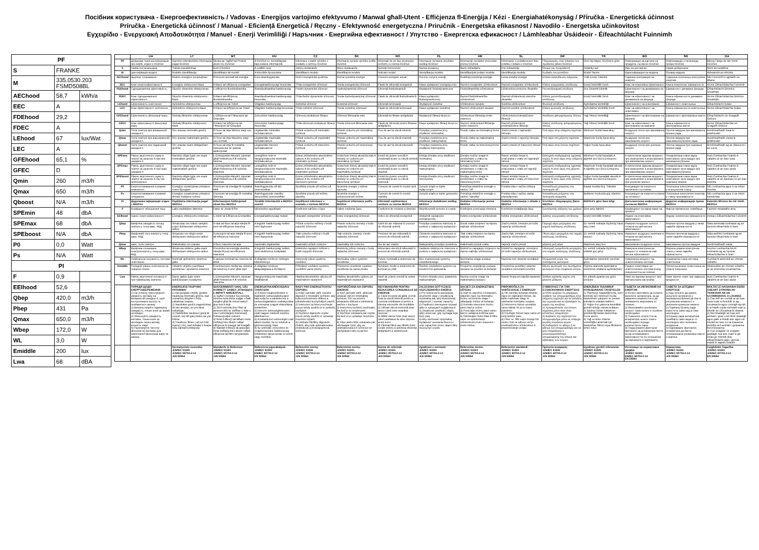Посібник користувача - Енергоефективність / Vadovas - Energijos vartojimo efektyvumo / Manwal għall-Utent - Effiċjenza fl-Enerġija / Kézi - Energiahatékonyság / Příručka - Energetická účinnost
Príručka - Energetická účinnosť / Manual - Eficiență Energetică / Ręczny - Efektywność energetyczna / Priručnik - Energetska efikasnost / Navodilo - Energetska učinkovitost
Εγχειρίδιο - Ενεργειακή Αποδοτικότητα / Manuel - Enerji Verimliliği / Наръчник - Енергийна ефективност / Упутство - Енергетска ефикасност / Lámhleabhar Úsáideoir - Éifeachtúlacht Fuinnimh
| PF | | |
| --- | --- | --- |
| S | FRANKE | |
| M | 335.0530.203 FSMD508BL | |
| AEChood | 58,7 | kWh/a |
| EEC | A | |
| FDEhood | 29,2 | |
| FDEC | A | |
| LEhood | 67 | lux/Wat |
| LEC | A | |
| GFEhood | 65,1 | % |
| GFEC | D | |
| Qmin | 260 | m3/h |
| Qmax | 650 | m3/h |
| Qboost | N/A | m3/h |
| SPEmin | 48 | dbA |
| SPEmax | 68 | dbA |
| SPEboost | N/A | dbA |
| P0 | 0,0 | Watt |
| Ps | N/A | Watt |
| PI | | |
| F | 0,9 | |
| EElhood | 52,6 | |
| Qbep | 420,0 | m3/h |
| Pbep | 431 | Pa |
| Qmax | 650,0 | m3/h |
| Wbep | 172,0 | W |
| WL | 3,0 | W |
| Emiddle | 200 | lux |
| Lwa | 68 | dBA |
| | UA | LT | MT | HU | CZ | SK | RO | PL | HR | SL | GR | TR | BG | SR | GA |
| --- | --- | --- | --- | --- | --- | --- | --- | --- | --- | --- | --- | --- | --- | --- | --- |
| PF | Довідкова технічна інформація про виріб, згідно з 65/2014 | Gaminio mikrokortelės informacija pagal 65/2014 | Skeda tat-Tagħrif tal-Prodott skont nru 65/2014 | A 65/2014 sz. terméklappal kapcsolatos információk | Informace o kartě výrobku v souladu s normou 65/2014 | Informácie na liste výrobku podľa 65/2014 | Informații de pe fișa produsului conform cu norma 65/2014 | Informacje na karcie produktu według 65/2014 | Informacije na kartici proizvoda prema 65/2014 | Informacije o podatkovnem listu izdelka v skladu s 65/2014 | Πληροφορίες στην πλακέτα του προϊόντος βάσει 65/2014 | Ürün fişi bilgisi, 65/2014'e göre | Информация за картата на продукта, съгласно 65/2014 | Информације о производу, према 65/2014 | Bileog Táirge de réir Uimh. 65/2014 |
| S | Назва постачальника | Tiekėjo pavadinimas | Isem il-fornitur | A szállító neve | Jméno dodavatele | Meno dodávateľa | Numele furnizorului | Nazwa dostawcy | Naziv dobavljača | Ime dobavitelja | Όνομα του προμηθευτή | Tedarikçi adı | Име на доставчик | Назив добављача | Ainm an tsoláthraí |
| M | Ідентифікація моделі | Modelio identifikacija | Identifikatur tal-mudell | A készülék típusszáma | Identifikace modelu | Identifikácia modelu | Indicativ model | Identyfikacja modelu | Identifikacijski podaci modela | Identifikacija modela | Κωδικός του μοντέλου | Model Tanımı | Идентификация на модела | Ознака модела | Aitheantóir an mhúnla |
| AEChood | Щорічне споживання | Metinis energijos suvartojimas | Il-konsum annwali tal-enerġija | Éves áramfogyasztás | Roční energetická spotřeba | Ročná spotreba energie | Consum energetic anual | Roczne zużycie energii | Godišnja potrošnja energije | Letna poraba energije | Ετήσια κατανάλωση ενέργειας | Yıllık Enerji Tüketimi | Годишна консумация на енергия | Годишња потрошња електричне енергије | Ídiú Fuinnimh in aghaidh na Bliana |
| EEC | Клас енергоефективності | Energijos efektyvumo klasė | Il-klassi tal-effiċjenza enerġetika | Energiahatékonysági besorolás | Třída energetické účinnosti | Trieda energetickej účinnosti | Clasă de eficiență energetică | Klasa wydajności energetycznej | Razred energetske učinkovitosti | Razred energetske učinkovitosti | Κλάση ενεργειακής απόδοσης | Enerji Verimlilik Sınıfı | Клас на енергийна ефективност | Класа енергетске ефикасности | Aicme Éifeachtúlachta Fuinnimh |
| FDEhood | Гідродинамічна ефективність | Skysčio dinaminis efektyvumas | L-effiċjenza fluwidodinamika | Áramlásdinamikai hatékonyság | Fluidní dynamická účinnost | Hydrodynamická účinnosť | Eficiență fluidodinamică | Wydajność fluidodynamiczna | Fluidodinamička učinkovitost | Učinkovitost pretočne dinamike | Ρευστοδυναμική απόδοση | Sıvı Dinamik Etkinlik | Ефективност на динамиката на флуида | Ефикасност динамике флуида | Éifeachtúlacht Dinimice Sreabháin |
| FDEC | Клас гідродинамічної ефективності | Skysčio dinaminio efektyvumo klasė | Il-klassi tal-effiċjenza fluwidodinamika | Áramlásdinamikai hatékonysági besorolás | Třída fluidní dynamické účinnosti | Trieda hydrodynamickej účinnosti | Clasă de eficiență fluidodinamică | Klasa wydajności fluidodynamicznej | Razred fluidodinamičke učinkovitosti | Razred učinkovitosti pretočne dinamike | Κλάση ρευστοδυναμικής απόδοσης | Enerji Verimlilik Sınıfı | Клас на ефективност на динамиката на флуида | Класа ефикасности динамике флуида | Aicme Éifeachtúlachta Dinimice Sreabháin |
| LEhood | Ефективність освітлення | Apšvietimo efektyvumas | L-effiċjenza tat-Tidwil | Világítási hatékonyság | Světelná účinnost | Svetelná účinnosť | Eficiență luminoasă | Wydajność świetlna | Učinkovitost rasvjete | Svetilna učinkovitost | Φωτεινή απόδοση | Aydınlatma Verimliliği | Ефективност на осветяване | Ефикасност осветљења | Éifeachtúlacht Solais |
| LEC | Клас ефективності освітлення | Apšvietimo efektyvumo klasė | Il-Klassi tal-Effiċjenza tat-Tidwil | Világítási hatékonysági besorolás | Třída světelné účinnosti | Trieda svetelnej účinnosti | Clasă de eficiență luminoasă | Klasa wydajności świetlnej | Razred učinkovitosti rasvjete | Razred svetilne učinkovitosti | Κλάση φωτεινής απόδοσης | Aydınlatma Verimlilik Sınıfı | Клас на ефективност на осветяване | Класа ефикасности осветљења | Aicme Éifeachtúlachta Solais |
| GFEhood | Ефективність фільтрації жиру | Riebalų filtravimo efektyvumas | L-Effiċjenza tal-Filtrazzjoni tal-Grassijiet | Zsírszűrési hatékonyság | Účinnost protitukové filtrace | Účinnosť filtrovania tuku | Eficiență de filtrare antigrăsimi | Wydajność filtracji tłuszczu | Učinkovitost filtriranja protiv masnoće | Učinkovitost protimaščobne filtracije | Απόδοση φιλτραρίσματος λίπους | Yağ Filtresi Verimliliği | Ефективност на филтриране на мазнини | Ефикасност филтрирања масти | Éifeachtúlacht um Scagadh Gréisce |
| GFEC | Клас ефективності фільтрації жиру | Riebalų filtravimo efektyvumo klasė | Il-Klassi tal-Effiċjenza tal-Filtrazzjoni tal-Grassijiet | Zsírszűrési hatékonysági besorolás | Třída účinnosti protitukové filtrace | Trieda účinnosti filtrovania tuku | Clasă de eficiență pentru filtrarea antigrăsimi | Klasa wydajności filtracji tłuszczu | Razred učinkovitosti filtriranja protiv masnoće | Razred učinkovitosti protimaščobne filtracije | Κλάση απόδοσης φιλτραρίσματος λίπους | Yağ Filtresi Verimlilik Sınıfı | Клас на ефективност на филтриране на мазнини | Класа ефикасности филтрирања масти | Aicme Éifeachtúlachta um Scagadh Gréisce |
| Qmin | Потік повітря при мінімальній швидкості | Oro srautas minimaliu greičiu | Il-Fluss tal-Arja Minimu waqt użu normali | Légáramlás minimális fordulatszámon | Průtok vzduchu při minimální rychlosti | Prietok vzduchu pri minimálnej rýchlosti | Flux de aer la viteză minimă | Przepływ powietrza przy prędkości minimalnej | Protok zraka na minimalnoj brzini | Zračni pretok z najmanjšo hitrostjo | Ροή αέρα στην ελάχιστη ταχύτητα | Minimum hızda hava akışı | Въздушен поток при минимална скорост | Проток ваздуха при минималној брзини рада | Aershreabhadh Íosta le gnáthúsáid |
| Qmax | Потік повітря при максимальній швидкості | Oro srautas maksimaliu greičiu | Il-Fluss tal-Arja Massimu waqt użu normali | Légáramlás maximális fordulatszámon | Průtok vzduchu při maximální rychlosti | Prietok vzduchu pri maximálnej rýchlosti | Flux de aer la viteză maximă | Przepływ powietrza przy prędkości maksymalnej | Protok zraka na maksimalnoj brzini | Zračni pretok z največjo hitrostjo | Ροή αέρα στη μέγιστη ταχύτητα | Maximum hızda hava akışı | Въздушен поток при максимална скорост | Проток ваздуха при максималној брзини рада | Aershreabhadh Uasta le gnáthúsáid |
| Qboost | Потік повітря при підвищеній швидкості | Oro srautas esant didėjančiam greičiui | Il-Fluss tal-Arja fil-modalità intensiva jew ta' qawwa addizzjonali | Légáramlás intenzív fordulatszámon | Průtok vzduchu při intenzivní rychlosti | Prietok vzduchu pri intenzívnej rýchlosti | Flux de aer la viteză intensivă | Przepływ powietrza przy prędkości intensywnej | Protok zraka na intenzivnoj brzini | Zračni pretok pri intenzivni hitrosti | Ροή αέρα στην έντονη ταχύτητα | Yoğun hızda hava akışı | Въздушен поток при усилена скорост | Проток ваздуха при појачаној брзини рада | Aershreabhadh ag an diansocrú / an socrú |
| SPEmin | Рівень акустичного шуму в повітрі за шкалою А при мін. швидкості. | Garsinio slėgio lygis ore esant minimaliam greičiui | L-Emissjonijiet Akustiċi, ippeżati għall-frekwenza A fil-veloċità minima | Levegőben mért A hangnyomásszint minimális fordulatszámon | Emise průměrného akustického výkonu A do vzduchu při minimální rychlosti | Vzduchom šírený akustický tlak A meraný vo vzduchu pri minimálnej rýchlosti | Emisii de putere sonoră A ponderată la aer cu viteză minimă | Emisja dźwięku przy prędkości minimalnej | Emisija zvučne snage A-ponderirane u zraku na minimalnoj brzini | Raven emisije hrupa A, izračunana v zraku pri najmanjši hitrosti | Εκπομπή σταθμισμένης ηχητικής ισχύος A στον αέρα στην ελάχιστη ταχύτητα | Minimum hızda havadaki A-ağırlıklı ses Gücü Emisyonu | А-претеглена звукова мощност при изхвърляне в атмосферата при минимална скорост | Пондерисана снага звука емитованог кроз ваздух при минималној брзини | Astú Cumhachta Fuaime A-ualaithe ar an luas íosta |
| SPEmax | Рівень акустичного шуму в повітрі за шкалою А при макс. швидкості. | Garsinio slėgio lygis ore esant maksimaliam greičiui | L-Emissjonijiet Akustiċi, ippeżati għall-frekwenza A fil-veloċità massima | Levegőben mért A hangnyomásszint maximális fordulatszámon | Emise průměrného akustického výkonu A do vzduchu při maximální rychlosti | Vzduchom šírený akustický tlak A meraný vo vzduchu pri maximálnej rýchlosti | Emisii de putere sonoră A ponderată la aer cu viteză maximă | Emisja dźwięku przy prędkości maksymalnej | Emisija zvučne snage A-ponderirane u zraku na maksimalnoj brzini | Raven emisije hrupa A, izračunana v zraku pri največji hitrosti | Εκπομπή σταθμισμένης ηχητικής ισχύος A στον αέρα στη μέγιστη ταχύτητα | Maximum hızda havadaki akustik A-ağırlıklı ses Gücü Emisyonu | А-претеглена звукова мощност при изхвърляне в атмосферата при максимална скорост | Пондерисана снага звука емитованог кроз ваздух при максималној брзини | Astú Cumhachta Fuaime A-ualaithe ar an luas uasta |
| SPEboost | Рівень акустичного шуму в повітрі за шкалою А під час прискорення. | Garsinio slėgio lygis ore esant didėjančiam greičiui | L-Emissjonijiet Akustiċi, ippeżati għall-frekwenza A fil-veloċità intensiva | Levegőben mért A hangnyomásszint intenzív fordulatszámon | Emise průměrného akustického výkonu A do vzduchu při intenzivní rychlosti | Vzduchom šírený akustický tlak A meraný vo vzduchu pri intenzívnej rýchlosti | Emisii de putere sonoră A ponderată la aer cu viteză intensivă | Emisja dźwięku przy prędkości intensywnej | Emisija zvučne snage A-ponderirane u zraku na intenzivnoj brzini | Raven emisije hrupa A, izračunana v zraku pri intenzivni hitrosti | Εκπομπή σταθμισμένης ηχητικής ισχύος A στον αέρα στην έντονη ταχύτητα | Yoğun hızda havadaki akustik A-ağırlıklı ses Gücü Emisyonu | А-претеглена звукова мощност при изхвърляне в атмосферата при усилена скорост | Пондерисана снага звука емитованог кроз ваздух при појачаној брзини | Astú Cumhachta Fuaime A-ualaithe ar an dianluas nó an luas treisithe |
| P0 | Енергоспоживання в режимі вимкнення | Energijos suvartojimas prietaisui esant išjungtam | Il-konsum tal-enerġija fil-modalità Mitfi | Áramfogyasztás off (ki) üzemmódban | Spotřeba proudu při režimu off | Spotreba energie v režime vypnutia | Consum de curent în modul oprit | Zużycie prądu w trybie wyłączonym | Potrošnja električne energije u načinu "off" | Poraba toka v načinu izklopa | Κατανάλωση ρεύματος στη λειτουργία off | Kapalı modda Güç Tüketimi | Консумация на енергия в изключено състояние | Потрошња електричне енергије у искљученом стању | Ídiú cumhachta agus é sa mhód múchta |
| Ps | Енергоспоживання в режимі очікування | Energijos suvartojimas prietaisui dirbant budėjimo režimu | Il-konsum tal-enerġija fil-modalità Stennija | Áramfogyasztás standby (készenléti) üzemmódban | Spotřeba proudu při režimu standby | Spotreba energie v pohotovostnom režime | Consum de curent în modul standby | Zużycie prądu w trybie gotowości | Potrošnja električne energije u načinu "standby" | Poraba toka v načinu stanja pripravljenosti | Κατανάλωση ρεύματος στη λειτουργία αναμονής | Bekleme modunda güç tüketimi | Консумация на енергия в режим на готовност | Потрошња електричне енергије у стању приправности | Ídiú cumhachta agus é sa mhód fuireachais |
| PI | Додаткова інформація згідно з 66/2014 | Papildoma informacija pagal 66/2014 | Informazzjoni Addizzjonali skont Nru 66/2014 | További információk a 66/2014 szerint | Doplňkové informace v souladu s normou 66/2014 | Doplnkové informácie podľa 66/2014 | Informații suplimentare conform cu norma 66/2014 | Informacje dodatkowe według 66/2014 | Dodatne informacije prema 66/2014 | Dodatne informacije v skladu s 66/2014 | Επιπλέον πληροφορίες βάσει 66/2014 | 66/2014'e göre ilave bilgi | Допълнителна информация съгласно 66/2014 | Додатне информације према 66/2014 | Faisnéis Bhreise de réir Uimh. 66/2014 |
| F | Коефіцієнт збільшення часу | Laiko padidėjimo faktorius | Fattur ta' żieda fil-ħin | Időnövelési együttható | Koeficient nárůstu v čase | Faktor zvýšenia času | Coeficient de creștere a timpului | Współczynnik wzrostu w czasie | Koeficijent povećanja vremena | Koeficient podaljšanja časa | Συντελεστής αύξησης του χρόνου | Süre artış faktörü | Коефициент на нарастване на времето | Фактор временског повећања | Fachtóir méadaithe ama |
| EElhood | Індекс енергоефективності | Energijos efektyvumo indeksas | L-Indiċi tal-Effiċjenza Enerġetika | Energiahatékonysági mutató | Ukazatel energetické účinnosti | Index energetickej účinnosti | Indice de eficiență energetică | Wskaźnik wydajności energetycznej | Indeks energetske učinkovitosti | Indeks energetske učinkovitosti | Δείκτης ενεργειακής απόδοσης | Enerji Verimlilik İndeksi | Индекс на енергийна ефективност | Индекс енергетске ефикасности | Innéacs Éifeachtúlachta Fuinnimh |
| Qbep | Виміряна швидкість потоку повітря у точці макс. ККД | Išmatuotas oro srauto santykis esant didžiausiam efektyvumo taškui | Ir-rata tal-fluss tal-arja mkejla fil-punt tal-effiċjenza massima | A legjobb hatékonyság mellett mért léghozam | Průtok vzduchu měřený v bodě nejvyšší účinnosti | Prietok vzduchu meraný v bode najlepšej účinnosti | Debit de aer măsurat în punctul de eficiență optimă | Przepływ powietrza mierzony w punkcie o najlepszej wydajności | Dotok zraka izmjeren na mjestu najbolje učinkovitosti | Zračni pretok, izmerjen pri točki največje učinkovitosti | Παροχή αέρα μετρημένη στο σημείο καλύτερης απόδοσης | En verimli noktada ölçülmüş hava akış oranı | Измерен въздушен поток в точката на най-висока ефективност | Мерени проток ваздуха у тачки највеће ефикасности | Ráta aersreafa tomhaiste ag an bpointe éifeachtúla is fearr |
| Pbep | Виміряний тиск повітря у точці макс. ККД | Išmatuoto oro slėgis esant didžiausiam efektyvumo taškui | Il-pressjoni tal-arja mkejla fil-punt tal-effiċjenza massima | A legjobb hatékonyság mellett mért légnyomás | Tlak vzduchu měřený v bodě nejvyšší účinnosti | Tlak vzduchu meraný v bode najlepšej účinnosti | Presiune de aer măsurată în punctul de eficiență optimă | Ciśnienie powietrza mierzone w punkcie o najlepszej wydajności | Tlak zraka izmjeren na mjestu najbolje učinkovitosti | Zračni tlak, izmerjen pri točki največje učinkovitosti | Πίεση αέρα μετρημένη στο σημείο καλύτερης απόδοσης | En verimli noktada ölçülmüş hava basıncı | Измерено въздушно налягане в точката на най-висока ефективност | Мерени притисак ваздуха у тачки највеће ефикасности | Ráta aerbhrú tomhaiste ag an bpointe éifeachtúla is fearr |
| Qmax | макс. потік повітря | Maksimalus oro srautas | Il-fluss massimu tal-arja | maximális légáramlás | maximální průtok vzduchu | maximálny tok vzduchu | flux de aer maxim | Maksymalny przepływ powietrza | maksimalni protok zraka | največji zračni pretok | μέγιστη ροή αέρα | Maximum akış hızı | максимален въздушен поток | максимални проток ваздуха | Aershreabhadh uasta |
| Wbep | Виміряна споживана електроенергія у точці макс. ККД | Išmatuota elektros galia esant didžiausiam efektyvumo taškui | Il-kontribut tal-enerġija elettrika mkejla fil-punt tal-effiċjenza massima | A legjobb hatékonyság mellett mért elektromos betáplálás | Elektrické napájení měřené v bodě nejvyšší účinnosti | Elektrický príkon meraný v bode najlepšej účinnosti | Alimentare electrică măsurată în punctul de eficiență optimă | Zasilanie elektryczne mierzone w punkcie o najlepszej wydajności | Električno napajanje izmjereno na mjestu najbolje učinkovitosti | Električno napajanje, izmerjeno pri točki največje učinkovitosti | Ηλεκτρική τροφοδοσία μετρημένη στο σημείο καλύτερης απόδοσης | En verimli noktada ölçülmüş elektrik güç girişi | Измерена електрическа мощност в точката на най-висока ефективност | Мерена улазна електрична снага у тачки највеће ефикасности | Ionchur cumhachta leictrí tomhaiste ag an bpointe éifeachtúlachta is fearr |
| WL | Номінальна потужність системи освітлення | Nominali apšvietimo sistemos galia | Il-qawwa nominali tas-sistema tat-tidwil | A világítási rendszer névleges teljesítménye | Jmenovitý výkon systému osvětlení | Nominálny výkon systému osvetlenia | Putere nominală a sistemului de iluminat | Moc znamionowa systemu oświetleniowego | Nominalna snaga sustava rasvjete | Nazivna moč sistema osvetljave | Ονομαστική ισχύς του συστήματος φωτισμού | Aydınlatma sisteminin nominal gücü | Номинална мощност на осветителната система | Номинална снага система осветљења | Cumhacht ainmniúil an chórais soilsithe |
| Emiddle | Середній рівень освітлення на поверхні плити | Vidutinis viryklės paviršiaus apvietimas i apvietimo sistemos | Il-luminazzjoni medja tas-sistema tat-tidwil fuq il-wiċċ għat-tisjir | A világítási rendszer átlagvilágítása a főzőlapon | Průměrné osvětlení systému osvětlení varné plochy | Priemerné osvetlenie systému osvetlenia na varnej doske | Iluminare medie a sistemului de iluminat pe plită | Średnie oświetlenie systemu na powierzchni gotowania | Prosječno osvjetljenje sustava rasvjete na površini za kuhanje | Povprečna osvetlitev sistema osvetlitve na kuhalni površini | Μέσος φωτισμός του συστήματος φωτισμού στην επιφάνεια εστιών | Pişirme alanında aydınlatma sisteminin ortalama aydınlatması | Средно осветяване на осветителната система върху повърхността за готвене | Просечна јачина осветљења на грејној површини | Meánsoilsiú an chórais soilsithe ar an dromchla cócaireachta |
| Lwa | Рівень акустичної потужності при найвищому значенні | Garso galios lygis esant aukščiausiam nustatymui | L-Emissjonijiet Akustiċi, ippeżati għall-frekwenza A fil-veloċità massima | Hangnyomásszint maximális beállításnál | Hladina akustického výkonu při maximálním nastavení | Hladina akustického výkonu pri maximálnom nastavení | Nivel de putere sonoră la setare maximă | Poziom dźwięku przy ustawieniu maksymalnym | Razina zvučne snage na maksimalnoj postavci | Raven hrupa pri najvišji nastavitvi | Στάθμη ηχητικής ισχύος στη μέγιστη ρύθμιση | En yüksek ayarda ses gücü seviyesi | Ниво на звукова мощност при най-високата настройка | Ниво звучне снаге при највишој вредности | Astú Cumhachta Fuaime A-ualaithe ar an luas uasta |
| | ПОРАДИ ЩОДО ЕНЕРГОЗБЕРЕЖЕННЯ 1) На початку приготування увімкніть витяжку на мінімальній швидкості, щоб контролювати вологу та позбавитися запаху. 2) Використовуйте підвищену швидкість, тільки коли це вкрай необхідно 3) Збільшуйте швидкість витяжки, тільки коли це необхідно через велику кількість пари 4) Підтримуйте чистоту фільтра(-ів) витяжки для ефективної фільтрації жиру та запаху. | ENERGIJOS TAUPYMO PATARIMAI 1) Kai įjungiate viryklę, įjunkite trauktuvą minimaliu greičiu, kad sumažėtų drėgmė ir būtų pašalintas kvapas. 2) Naudokite greičio pagreitinimą tik tais atvejais, jei yra tikrai reikalinga. 3) Padidinkite trauktuvo greitį tik tuomet, kai dėl garų kiekio tai yra būtina. 4) Trauktuvo filtras (-ai) turi būti švarus (-ūs), kad riebalai ir kvapai būtų šalinami efektyviai. | SUĠĠERIMENTI GĦAL UŻU KORRETT SABIEX JITNAQQAS L-IMPATT AMBJENTALI: 1) Ixgħel l-estrattur fuq veloċità minima meta tibda ssajjar u ħalli mixgħul għal ftit minuti wara li jkun lest it-tisjir. 2) Żid il-veloċità biss f'każ ta' ammont kbir ta' duħħan u fwar u uża l-veloċità(jiet) intensiva(i) f'sitwazzjonijiet estremi. 3) Ibdel il-filtru(i) tal-faħam meta meħtieġ biex tiksеb l-aħjar effiċjenza fit-tnaqqis tal-irwejjaħ. 4) Naddaf il-filtru(i) tal-grassijiet meta meħtieġ biex tiksеb l-aħjar effiċjenza tal-filtru tal-grassijiet. | ENERGIATAKARÉKOSSÁGI TANÁCSOK 1) A főzés megkezdésekor a legkisebb sebességfokozaton kapcsolja be a páraelszívót a nedvességtartalom szabályozása és a konyhai szagok eltávolítása érdekében. 2) Intenzív sebességfokozatot csak nagyon indokolt esetben alkalmazzon 3) A páraelszívó sebességét csak akkor növelje, ha ez indokolt a gőzmennyiség miatt 4) Az optimális zsírszűrési és szagmentesítési hatékonyság érdekében tartsa tisztán a szűrőt vagy szűrőket. | RADY PRO ENERGETICKOU ÚSPORU: 1) Když začínáte vařit, spusťte digestoř s minimální rychlostí, aby byla pod kontrolou vlhkost a odstraňování kuchyňských pachů 2) Intenzivní rychlost používejte pouze tehdy, jestliže je to opravdu nezbytné 3) Rychlost digestoře zvyšte pouze tehdy, jestliže to vyžaduje množství výparů 4) Udržujte filtr/filtry digestoře čisté/é, aby byla optimalizována protituková a protizápachová účinnost. | ODPORÚČANIA NA ÚSPORU ENERGIE 1) Keď začínate variť, aktivujte odsávač pár pri minimálnej rýchlosti, čím sa umožní odsávanie vlhkosti a eliminácia pachov z kuchyne 2) Intenzívnu rýchlosť používajte, iba keď je to nevyhnutné 3) Rýchlosť odsávača pár zvýšte, iba keď si to vyžaduje množstvo pár 4) Filter alebo filtre odsávača pár udržiavajte čisté, aby sa optimalizovala ich účinnosť pri zachytávaní tuku a pachov | RECOMANDĂRI PENTRU REDUCEREA CONSUMULUI DE ENERGIE 1) Când începeți să gătiți, porniți hota la viteză minimă pentru a controla umiditatea și pentru a elimina mirosurile din bucătărie 2) Utilizați viteza intensivă doar atunci când este neapărat necesar 3) Măriți viteza hotei doar atunci când cantitatea de abur impune acest lucru 4) Păstrați filtrul sau filtrele hotei curate pentru a optimiza eficiența antigrăsimi și antimirosuri. | ZALECENIA DOTYCZĄCE OSZCZĘDNOŚCI ENERGII 1) Po rozpoczęciu gotowania, uruchomić okap z prędkością minimalną tak, aby kontrolować wilgotność i usuwać zapachy 2) Prędkości intensywne używać tylko w sytuacjach wyjątkowych 3) Zwiększać prędkość okapu, tylko wówczas, gdy wymaga tego ilość pary 4) Aby zachować optymalną wydajność usuwania tłuszczu oraz zapachów przez okapu filtry muszą być czyste. | SAVJETI ZA ENERGETSKU UŠTEDU 1) Kad se započne s kuhanjem, uključite napu na minimalnu brzinu za kontrolu vlage i uklanjanje mirisa od kuhanja 2) Koristite intenzivnu brzinu samo kad je nužno 3) Povećajte brzinu nape samo kad to zahtijeva količina pare 4) Održavajte čistim filtar ili filtre nape za optimiziranje učinkovitosti protiv masnoće i protiv mirisa. | PRIPOROČILA ZA VARČEVANJE Z ENERGIJO 1) Ob začetku kuhanja vklopite napo pri najmanjši hitrosti, da lahko nadzirate vlago in odstranite kuhinjske vonjave. 2) Intenzivno hitrost uporabite samo takrat, ko je to nujno potrebno. 3) Povišajte hitrost nape samo pri večji količini pare. 4) Filter oz. filtri nape morajo biti vedno čisti za njihovo večjo protimaščobno učinkovitost in preprečevanje vonjav. | ΣΥΜΒΟΥΛΕΣ ΓΙΑ ΤΗΝ ΕΞΟΙΚΟΝΟΜΗΣΗ ΕΝΕΡΓΕΙΑΣ 1) Όταν αρχίζετε το μαγείρεμα, ανάβετε τον απορροφητήρα στην ελάχιστη ταχύτητα για να ελέγξετε την υγρασία και να εξαλείψετε τις οσμές της κουζίνας 2) Χρησιμοποιείτε την έντονη ταχύτητα μόνο όταν είναι απολύτως απαραίτητο 3) Αυξάνετε την ταχύτητα του απορροφητήρα μόνο αν υπάρχει μεγάλη ποσότητα ατμών 4) Καθαρίζετε το φίλτρο ή τα φίλτρα του απορροφητήρα για να μην επηρεάζεται η αποτελεσματικότητα απορρόφησης του λίπους και εξάλειψης των οσμών. | ENERJİDEN TASARRUF KONUSUNDAKİ TAVSİYELER 1) Pişirmeye başladığınızda, nem kontrolü için minimum hızda davlumbazı çalıştırın ve yemek kokularını ortadan kaldırın. 2) Yoğun hızı yalnızca kesinlikle gerekli olduğu zaman kullanın. 3) Sadece buhar miktarının gerektirdiği kadar davlumbaz hızını artırın. 4) Yağ ve koku önleme verimliliğini arttırmak için davlumbaz filtresi veya filtrelerini temiz tutun. | СЪВЕТИ ЗА ИКОНОМИЯ НА ЕНЕРГИЯ 1) Когато започвате да готвите, включете аспиратора, за да намалите влажността и да премахнете миризмата от готвене. 2) Използвайте усилената скорост само когато е особено необходимо. 3) Повишете скоростта на аспиратора, когато това е необходимо поради количеството пара. 4) Поддържайте филтъра/филтрите на аспиратора чисти, за да оптимизирате ефективността по отношение на мазнините и миризмите. | САВЕТИ ЗА ШТЕДЊУ ЕНЕРГИЈЕ 1) Кад почнете да кувате, укључите аспиратор у минималној брзини да бисте регулисали влажност и уклонили кухињске мирисе 2) Појачану брзину рада користите само кад је баш неопходно. 3) Брзину рада аспиратора повећајте само када је то неопходно због количине испарења. 4) Одржавајте филтер(е) аспиратора да бисте оптимизовали уклањање масти и мириса. | MOLTAÍ LE HAGHAIDH ÚSÁID CHEART D'FHONN AN TIONCHAR AR AN GCOMHSHAOL A LAGHDÚ: 1) Cas AIR an cochall ar an luas íosta nuair a thosóidh tú ag cócaireacht agus coinnigh ag rith é ar feadh cúpla nóiméad nuair a bheidh an chócaireacht déanta. 2) Ná méadaigh an luas ach amháin i gcás cuid mhór deataigh agus gaile a bheith ann agus ná húsáid an luas nó na luasanna treisithe ach amháin i gcásanna fíorchúiseacha. 3) Cuir scagaire nó scagairí gualaigh nua ann nuair is gá ionas go mbeidh dea-éifeachtúlacht aige i gcónaí maidir le laghdú bolaidh. |
| | | Normatyvinės nuorodos -EN/IEC 61591 -EN/IEC 60704-2-13 -EN 50564 | Standards ta Referenza -EN/IEC 61591 -EN/IEC 60704-2-13 -EN 50564 | Referencia jogszabályok: -EN/IEC 61591 EN/IEC 60704-2-13 EN 50564 | Referenční normy: -EN/IEC 61591 -EN/IEC 60704-2-13 -EN 50564 | Referenčné normy: -EN/IEC 61591 -EN/IEC 60704-2-13 -EN 50564 | Norme de referință: -EN/IEC 61591 -EN/IEC 60704-2-13 -EN 50564 | Zgodność z normami: -EN/IEC 61591 -EN/IEC 60704-2-13 -EN 50564 | Referentne norme: -EN/IEC 61591 -EN/IEC 60704-2-13 -EN 50564 | Referenčni standardi: -EN/IEC 61591 -EN/IEC 60704-2-13 -EN 50564 | Πρότυπα αναφοράς: -EN/IEC 61591 -EN/IEC 60704-2-13 -EN 50564 | Uyulması gerekli referanslar: -EN/IEC 61591 -EN/IEC 60704-2-13 -EN 50564 | Източници на нормативна уредба: -EN/IEC 61591 EN/IEC 60704-2-13 EN 50564 | Нормативи: -EN/IEC 61591 -EN/IEC 60704-2-13 -EN 50564 | Caighdeáin Tagartha: -EN/IEC 61591 -EN/IEC 60704-2-13 EN 50564 |